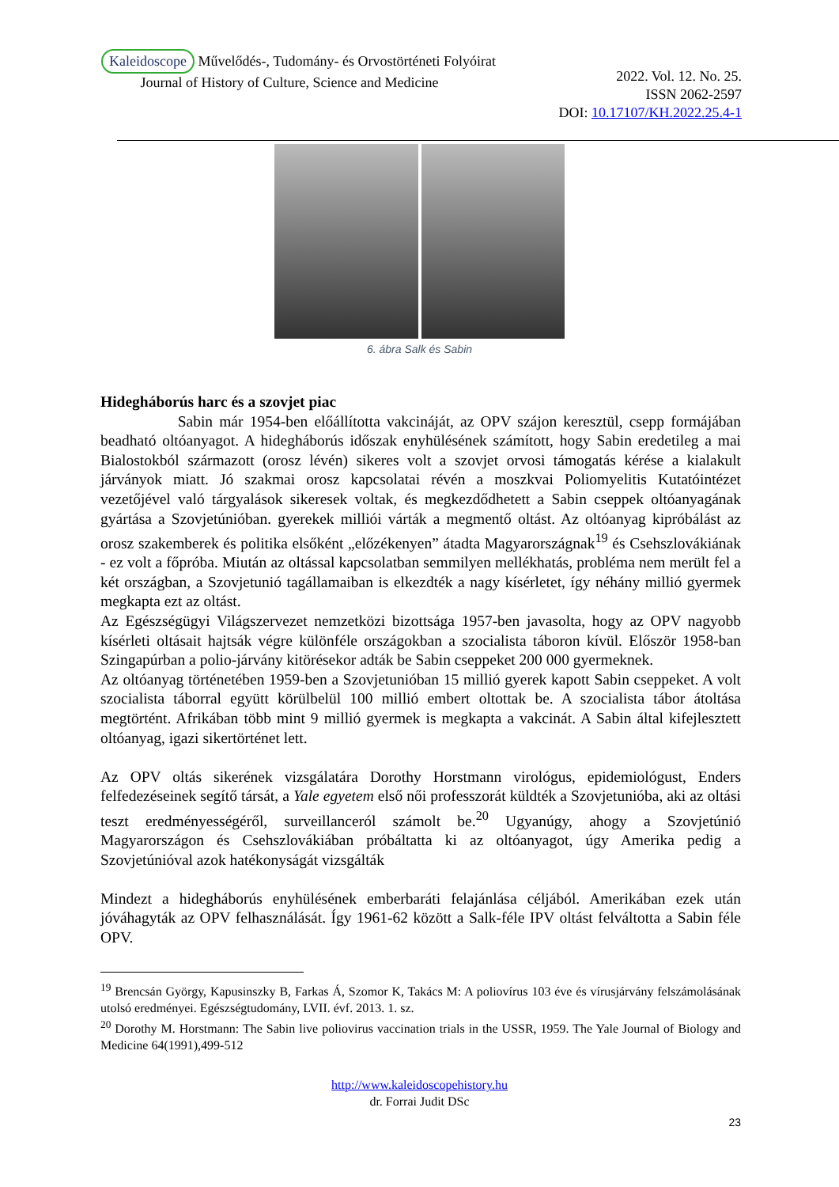Kaleidoscope Művelődés-, Tudomány- és Orvostörténeti Folyóirat
Journal of History of Culture, Science and Medicine
2022. Vol. 12. No. 25.
ISSN 2062-2597
DOI: 10.17107/KH.2022.25.4-1
6. ábra Salk és Sabin
Hidegháborús harc és a szovjet piac
Sabin már 1954-ben előállította vakcináját, az OPV szájon keresztül, csepp formájában beadható oltóanyagot. A hidegháborús időszak enyhülésének számított, hogy Sabin eredetileg a mai Bialostokból származott (orosz lévén) sikeres volt a szovjet orvosi támogatás kérése a kialakult járványok miatt. Jó szakmai orosz kapcsolatai révén a moszkvai Poliomyelitis Kutatóintézet vezetőjével való tárgyalások sikeresek voltak, és megkezdődhetett a Sabin cseppek oltóanyagának gyártása a Szovjetúnióban. gyerekek milliói várták a megmentő oltást. Az oltóanyag kipróbálást az orosz szakemberek és politika elsőként „előzékenyen” átadta Magyarországnak<sup>19</sup> és Csehszlovákiának - ez volt a főpróba. Miután az oltással kapcsolatban semmilyen mellékhatás, probléma nem merült fel a két országban, a Szovjetunió tagállamaiban is elkezdték a nagy kísérletet, így néhány millió gyermek megkapta ezt az oltást.
Az Egészségügyi Világszervezet nemzetközi bizottsága 1957-ben javasolta, hogy az OPV nagyobb kísérleti oltásait hajtsák végre különféle országokban a szocialista táboron kívül. Először 1958-ban Szingapúrban a polio-járvány kitörésekor adták be Sabin cseppeket 200 000 gyermeknek.
Az oltóanyag történetében 1959-ben a Szovjetunióban 15 millió gyerek kapott Sabin cseppeket. A volt szocialista táborral együtt körülbelül 100 millió embert oltottak be. A szocialista tábor átoltása megtörtént. Afrikában több mint 9 millió gyermek is megkapta a vakcinát. A Sabin által kifejlesztett oltóanyag, igazi sikertörténet lett.
Az OPV oltás sikerének vizsgálatára Dorothy Horstmann virológus, epidemiológust, Enders felfedezéseinek segítő társát, a Yale egyetem első női professzorát küldték a Szovjetunióba, aki az oltási teszt eredményességéről, surveillanceról számolt be.<sup>20</sup> Ugyanúgy, ahogy a Szovjetúnió Magyarországon és Csehszlovákiában próbáltatta ki az oltóanyagot, úgy Amerika pedig a Szovjetúnióval azok hatékonyságát vizsgálták
Mindezt a hidegháborús enyhülésének emberbaráti felajánlása céljából. Amerikában ezek után jóváhagyták az OPV felhasználását. Így 1961-62 között a Salk-féle IPV oltást felváltotta a Sabin féle OPV.
<sup>19</sup> Brencsán György, Kapusinszky B, Farkas Á, Szomor K, Takács M: A poliovírus 103 éve és vírusjárvány felszámolásának utolsó eredményei. Egészségtudomány, LVII. évf. 2013. 1. sz.
<sup>20</sup> Dorothy M. Horstmann: The Sabin live poliovirus vaccination trials in the USSR, 1959. The Yale Journal of Biology and Medicine 64(1991),499-512
http://www.kaleidoscopehistory.hu
dr. Forrai Judit DSc
23